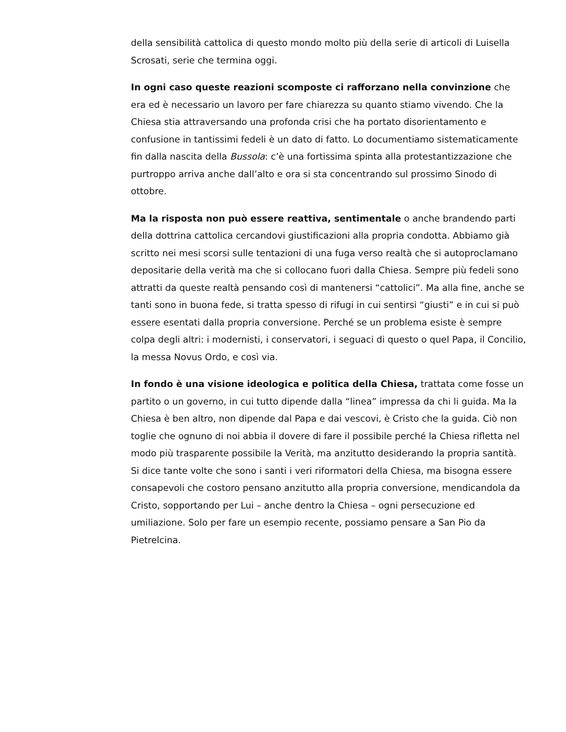della sensibilità cattolica di questo mondo molto più della serie di articoli di Luisella Scrosati, serie che termina oggi.
In ogni caso queste reazioni scomposte ci rafforzano nella convinzione che era ed è necessario un lavoro per fare chiarezza su quanto stiamo vivendo. Che la Chiesa stia attraversando una profonda crisi che ha portato disorientamento e confusione in tantissimi fedeli è un dato di fatto. Lo documentiamo sistematicamente fin dalla nascita della Bussola: c’è una fortissima spinta alla protestantizzazione che purtroppo arriva anche dall’alto e ora si sta concentrando sul prossimo Sinodo di ottobre.
Ma la risposta non può essere reattiva, sentimentale o anche brandendo parti della dottrina cattolica cercandovi giustificazioni alla propria condotta. Abbiamo già scritto nei mesi scorsi sulle tentazioni di una fuga verso realtà che si autoproclamano depositarie della verità ma che si collocano fuori dalla Chiesa. Sempre più fedeli sono attratti da queste realtà pensando così di mantenersi “cattolici”. Ma alla fine, anche se tanti sono in buona fede, si tratta spesso di rifugi in cui sentirsi “giusti” e in cui si può essere esentati dalla propria conversione. Perché se un problema esiste è sempre colpa degli altri: i modernisti, i conservatori, i seguaci di questo o quel Papa, il Concilio, la messa Novus Ordo, e così via.
In fondo è una visione ideologica e politica della Chiesa, trattata come fosse un partito o un governo, in cui tutto dipende dalla “linea” impressa da chi li guida. Ma la Chiesa è ben altro, non dipende dal Papa e dai vescovi, è Cristo che la guida. Ciò non toglie che ognuno di noi abbia il dovere di fare il possibile perché la Chiesa rifletta nel modo più trasparente possibile la Verità, ma anzitutto desiderando la propria santità. Si dice tante volte che sono i santi i veri riformatori della Chiesa, ma bisogna essere consapevoli che costoro pensano anzitutto alla propria conversione, mendicandola da Cristo, sopportando per Lui – anche dentro la Chiesa – ogni persecuzione ed umiliazione. Solo per fare un esempio recente, possiamo pensare a San Pio da Pietrelcina.